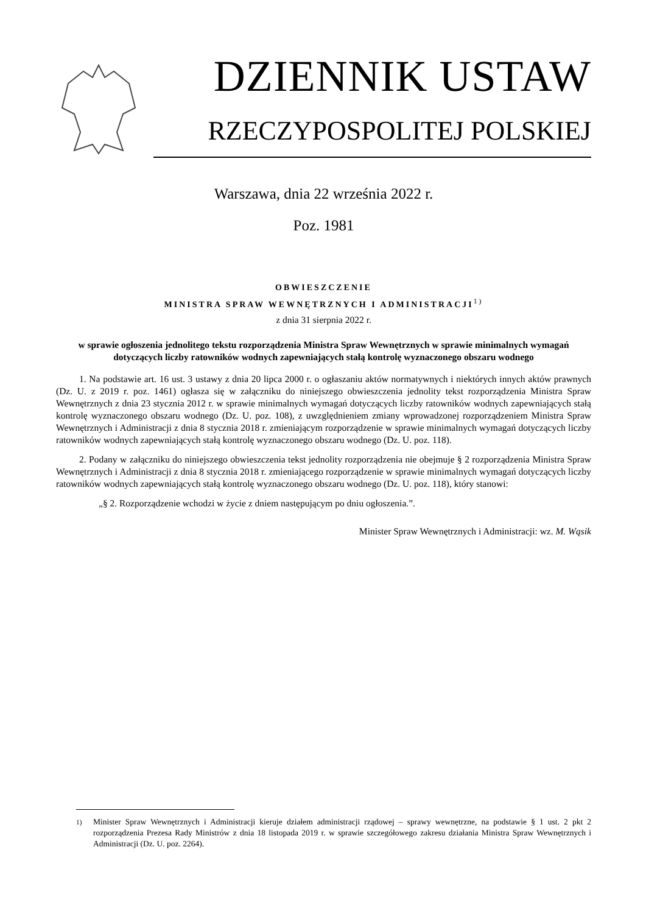DZIENNIK USTAW
RZECZYPOSPOLITEJ POLSKIEJ
Warszawa, dnia 22 września 2022 r.
Poz. 1981
OBWIESZCZENIE
MINISTRA SPRAW WEWNĘTRZNYCH I ADMINISTRACJI<sup>1)</sup>
z dnia 31 sierpnia 2022 r.
w sprawie ogłoszenia jednolitego tekstu rozporządzenia Ministra Spraw Wewnętrznych w sprawie minimalnych wymagań dotyczących liczby ratowników wodnych zapewniających stałą kontrolę wyznaczonego obszaru wodnego
1. Na podstawie art. 16 ust. 3 ustawy z dnia 20 lipca 2000 r. o ogłaszaniu aktów normatywnych i niektórych innych aktów prawnych (Dz. U. z 2019 r. poz. 1461) ogłasza się w załączniku do niniejszego obwieszczenia jednolity tekst rozporządzenia Ministra Spraw Wewnętrznych z dnia 23 stycznia 2012 r. w sprawie minimalnych wymagań dotyczących liczby ratowników wodnych zapewniających stałą kontrolę wyznaczonego obszaru wodnego (Dz. U. poz. 108), z uwzględnieniem zmiany wprowadzonej rozporządzeniem Ministra Spraw Wewnętrznych i Administracji z dnia 8 stycznia 2018 r. zmieniającym rozporządzenie w sprawie minimalnych wymagań dotyczących liczby ratowników wodnych zapewniających stałą kontrolę wyznaczonego obszaru wodnego (Dz. U. poz. 118).
2. Podany w załączniku do niniejszego obwieszczenia tekst jednolity rozporządzenia nie obejmuje § 2 rozporządzenia Ministra Spraw Wewnętrznych i Administracji z dnia 8 stycznia 2018 r. zmieniającego rozporządzenie w sprawie minimalnych wymagań dotyczących liczby ratowników wodnych zapewniających stałą kontrolę wyznaczonego obszaru wodnego (Dz. U. poz. 118), który stanowi:
„§ 2. Rozporządzenie wchodzi w życie z dniem następującym po dniu ogłoszenia.”.
Minister Spraw Wewnętrznych i Administracji: wz. M. Wąsik
<sup>1)</sup> Minister Spraw Wewnętrznych i Administracji kieruje działem administracji rządowej – sprawy wewnętrzne, na podstawie § 1 ust. 2 pkt 2 rozporządzenia Prezesa Rady Ministrów z dnia 18 listopada 2019 r. w sprawie szczegółowego zakresu działania Ministra Spraw Wewnętrznych i Administracji (Dz. U. poz. 2264).